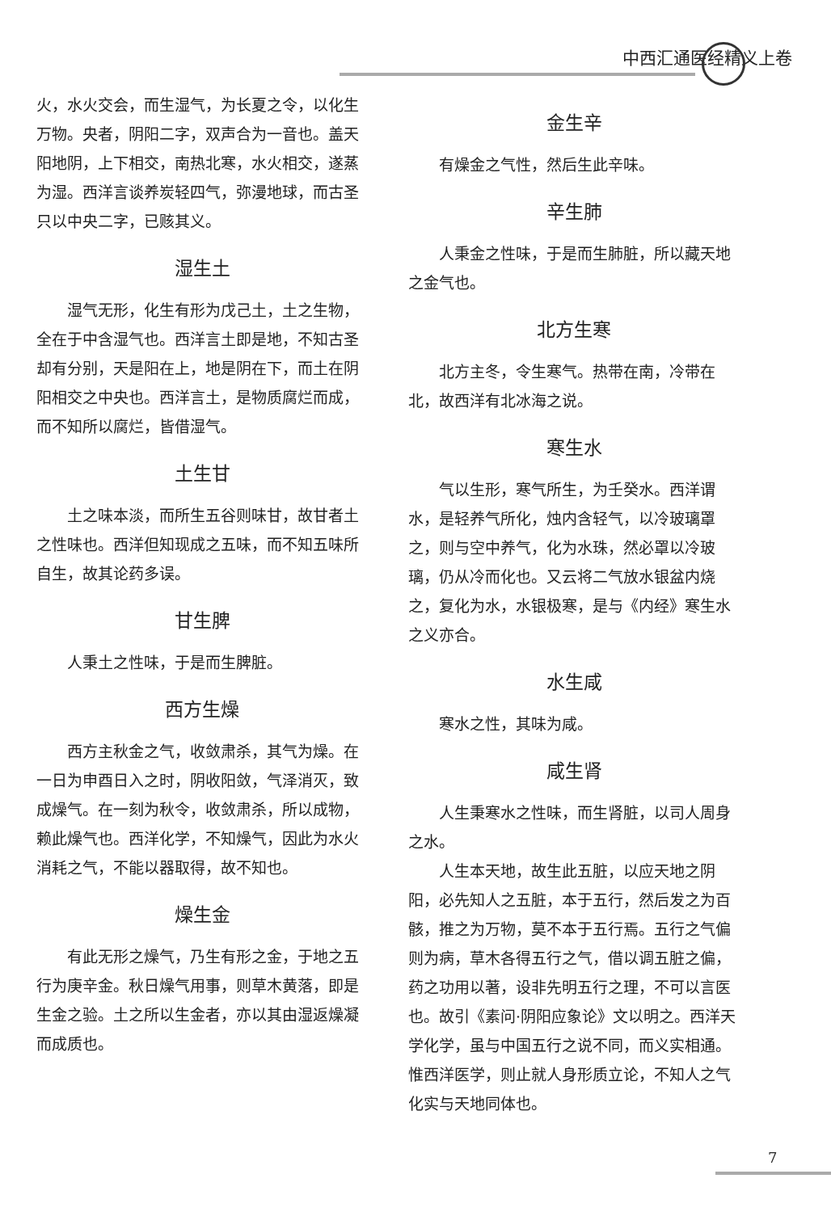中西汇通医经精义上卷
火，水火交会，而生湿气，为长夏之令，以化生万物。央者，阴阳二字，双声合为一音也。盖天阳地阴，上下相交，南热北寒，水火相交，遂蒸为湿。西洋言谈养炭轻四气，弥漫地球，而古圣只以中央二字，已赅其义。
湿生土
湿气无形，化生有形为戊己土，土之生物，全在于中含湿气也。西洋言土即是地，不知古圣却有分别，天是阳在上，地是阴在下，而土在阴阳相交之中央也。西洋言土，是物质腐烂而成，而不知所以腐烂，皆借湿气。
土生甘
土之味本淡，而所生五谷则味甘，故甘者土之性味也。西洋但知现成之五味，而不知五味所自生，故其论药多误。
甘生脾
人秉土之性味，于是而生脾脏。
西方生燥
西方主秋金之气，收敛肃杀，其气为燥。在一日为申酉日入之时，阴收阳敛，气泽消灭，致成燥气。在一刻为秋令，收敛肃杀，所以成物，赖此燥气也。西洋化学，不知燥气，因此为水火消耗之气，不能以器取得，故不知也。
燥生金
有此无形之燥气，乃生有形之金，于地之五行为庚辛金。秋日燥气用事，则草木黄落，即是生金之验。土之所以生金者，亦以其由湿返燥凝而成质也。
金生辛
有燥金之气性，然后生此辛味。
辛生肺
人秉金之性味，于是而生肺脏，所以藏天地之金气也。
北方生寒
北方主冬，令生寒气。热带在南，冷带在北，故西洋有北冰海之说。
寒生水
气以生形，寒气所生，为壬癸水。西洋谓水，是轻养气所化，烛内含轻气，以冷玻璃罩之，则与空中养气，化为水珠，然必罩以冷玻璃，仍从冷而化也。又云将二气放水银盆内烧之，复化为水，水银极寒，是与《内经》寒生水之义亦合。
水生咸
寒水之性，其味为咸。
咸生肾
人生秉寒水之性味，而生肾脏，以司人周身之水。
人生本天地，故生此五脏，以应天地之阴阳，必先知人之五脏，本于五行，然后发之为百骸，推之为万物，莫不本于五行焉。五行之气偏则为病，草木各得五行之气，借以调五脏之偏，药之功用以著，设非先明五行之理，不可以言医也。故引《素问·阴阳应象论》文以明之。西洋天学化学，虽与中国五行之说不同，而义实相通。惟西洋医学，则止就人身形质立论，不知人之气化实与天地同体也。
7